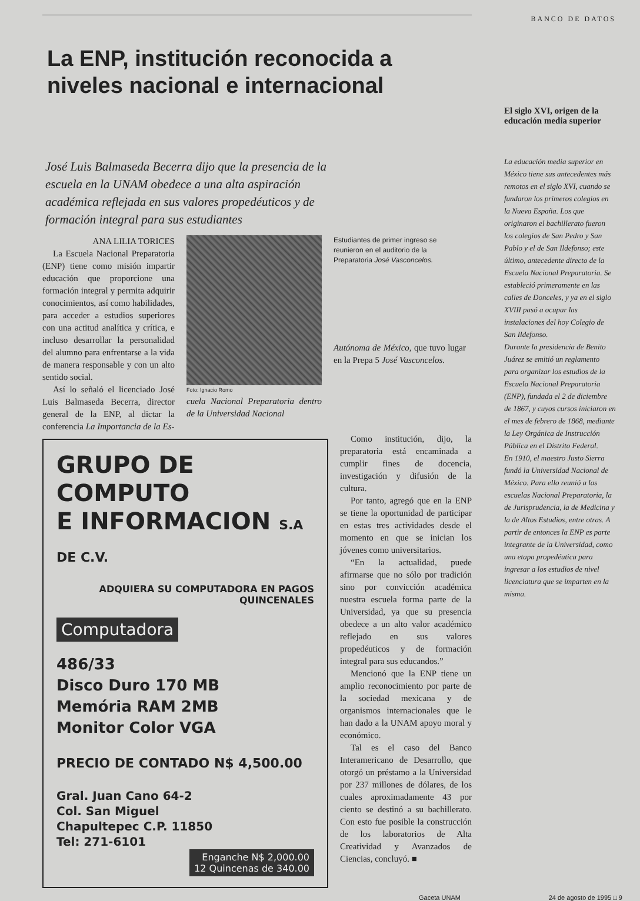La ENP, institución reconocida a niveles nacional e internacional
José Luis Balmaseda Becerra dijo que la presencia de la escuela en la UNAM obedece a una alta aspiración académica reflejada en sus valores propedéuticos y de formación integral para sus estudiantes
ANA LILIA TORICES
La Escuela Nacional Preparatoria (ENP) tiene como misión impartir educación que proporcione una formación integral y permita adquirir conocimientos, así como habilidades, para acceder a estudios superiores con una actitud analítica y crítica, e incluso desarrollar la personalidad del alumno para enfrentarse a la vida de manera responsable y con un alto sentido social.
Así lo señaló el licenciado José Luis Balmaseda Becerra, director general de la ENP, al dictar la conferencia La Importancia de la Es-
Foto: Ignacio Romo
cuela Nacional Preparatoria dentro de la Universidad Nacional
Estudiantes de primer ingreso se reunieron en el auditorio de la Preparatoria José Vasconcelos.
Autónoma de México, que tuvo lugar en la Prepa 5 José Vasconcelos.
GRUPO DE COMPUTO
E INFORMACION S.A DE C.V.
ADQUIERA SU COMPUTADORA EN PAGOS QUINCENALES
Computadora
486/33
Disco Duro 170 MB
Memória RAM 2MB
Monitor Color VGA
PRECIO DE CONTADO N$ 4,500.00
Gral. Juan Cano 64-2
Col. San Miguel
Chapultepec C.P. 11850
Tel: 271-6101
Enganche N$ 2,000.00
12 Quincenas de 340.00
Como institución, dijo, la preparatoria está encaminada a cumplir fines de docencia, investigación y difusión de la cultura.
Por tanto, agregó que en la ENP se tiene la oportunidad de participar en estas tres actividades desde el momento en que se inician los jóvenes como universitarios.
“En la actualidad, puede afirmarse que no sólo por tradición sino por convicción académica nuestra escuela forma parte de la Universidad, ya que su presencia obedece a un alto valor académico reflejado en sus valores propedéuticos y de formación integral para sus educandos.”
Mencionó que la ENP tiene un amplio reconocimiento por parte de la sociedad mexicana y de organismos internacionales que le han dado a la UNAM apoyo moral y económico.
Tal es el caso del Banco Interamericano de Desarrollo, que otorgó un préstamo a la Universidad por 237 millones de dólares, de los cuales aproximadamente 43 por ciento se destinó a su bachillerato. Con esto fue posible la construcción de los laboratorios de Alta Creatividad y Avanzados de Ciencias, concluyó. ■
BANCO DE DATOS
El siglo XVI, origen de la educación media superior
La educación media superior en México tiene sus antecedentes más remotos en el siglo XVI, cuando se fundaron los primeros colegios en la Nueva España. Los que originaron el bachillerato fueron los colegios de San Pedro y San Pablo y el de San Ildefonso; este último, antecedente directo de la Escuela Nacional Preparatoria. Se estableció primeramente en las calles de Donceles, y ya en el siglo XVIII pasó a ocupar las instalaciones del hoy Colegio de San Ildefonso.
Durante la presidencia de Benito Juárez se emitió un reglamento para organizar los estudios de la Escuela Nacional Preparatoria (ENP), fundada el 2 de diciembre de 1867, y cuyos cursos iniciaron en el mes de febrero de 1868, mediante la Ley Orgánica de Instrucción Pública en el Distrito Federal.
En 1910, el maestro Justo Sierra fundó la Universidad Nacional de México. Para ello reunió a las escuelas Nacional Preparatoria, la de Jurisprudencia, la de Medicina y la de Altos Estudios, entre otras. A partir de entonces la ENP es parte integrante de la Universidad, como una etapa propedéutica para ingresar a los estudios de nivel licenciatura que se imparten en la misma.
Gaceta UNAM 24 de agosto de 1995 □ 9